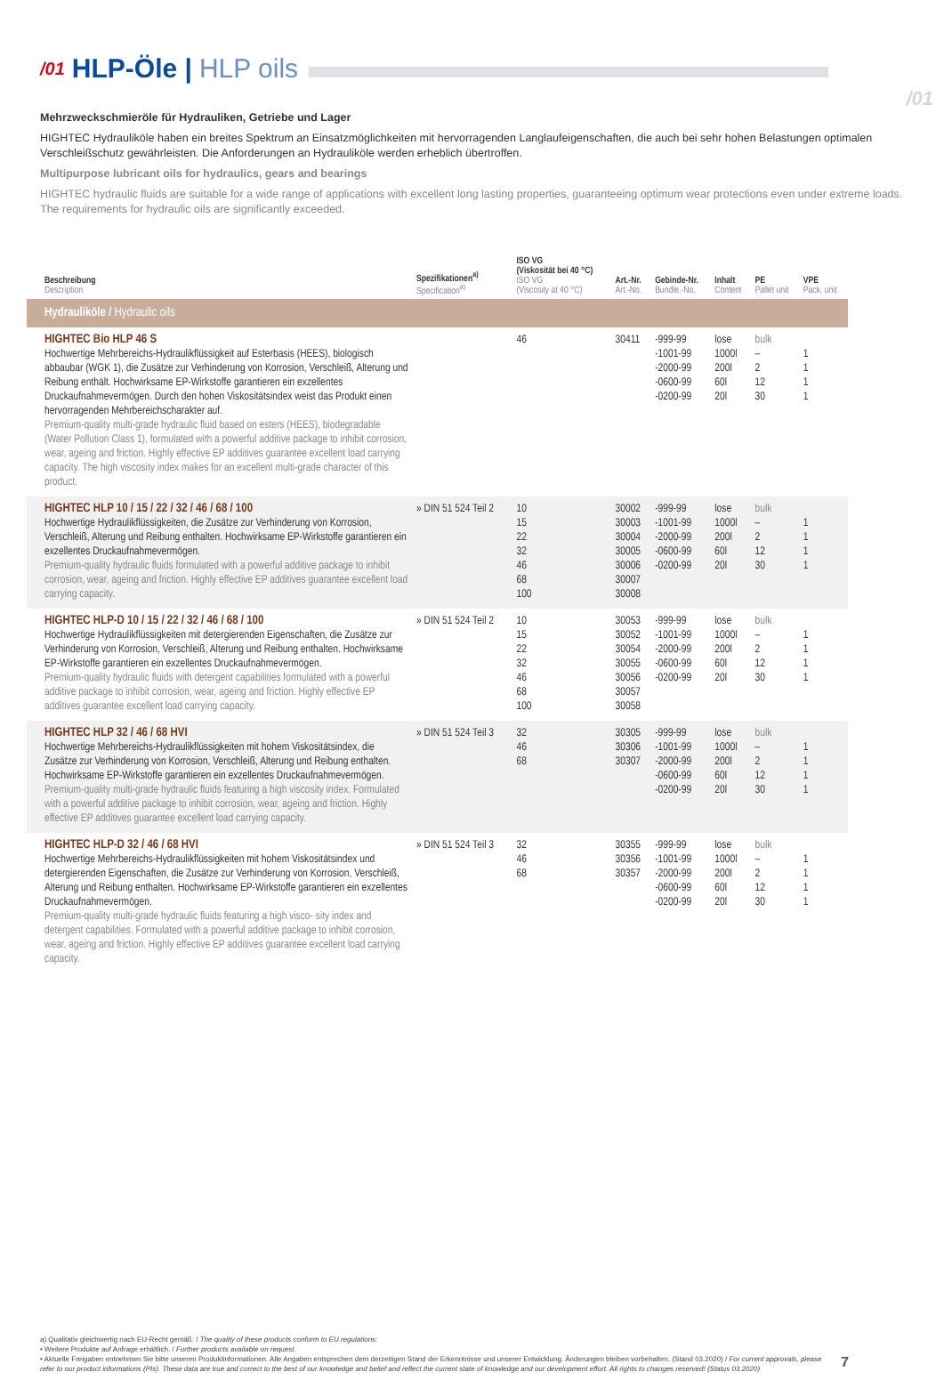/01
/01 HLP-Öle | HLP oils
Mehrzweckschmieröle für Hydrauliken, Getriebe und Lager
HIGHTEC Hydrauliköle haben ein breites Spektrum an Einsatzmöglichkeiten mit hervorragenden Langlaufeigenschaften, die auch bei sehr hohen Belastungen optimalen Verschleißschutz gewährleisten. Die Anforderungen an Hydrauliköle werden erheblich übertroffen.
Multipurpose lubricant oils for hydraulics, gears and bearings
HIGHTEC hydraulic fluids are suitable for a wide range of applications with excellent long lasting properties, guaranteeing optimum wear protections even under extreme loads. The requirements for hydraulic oils are significantly exceeded.
| Beschreibung Description | Spezifikationen<sup>a)</sup> Specification<sup>a)</sup> | ISO VG (Viskosität bei 40 °C) ISO VG (Viscosity at 40 °C) | Art.-Nr. Art.-No. | Gebinde-Nr. Bundle.-No. | Inhalt Content | PE Pallet unit | VPE Pack. unit |
| --- | --- | --- | --- | --- | --- | --- | --- |
| Hydrauliköle / Hydraulic oils | | | | | | | |
| HIGHTEC Bio HLP 46 S Hochwertige Mehrbereichs-Hydraulikflüssigkeit auf Esterbasis (HEES), biologisch abbaubar (WGK 1), die Zusätze zur Verhinderung von Korrosion, Verschleiß, Alterung und Reibung enthält. Hochwirksame EP-Wirkstoffe garantieren ein exzellentes Druckaufnahmevermögen. Durch den hohen Viskositätsindex weist das Produkt einen hervorragenden Mehrbereichscharakter auf. Premium-quality multi-grade hydraulic fluid based on esters (HEES), biodegradable (Water Pollution Class 1), formulated with a powerful additive package to inhibit corrosion, wear, ageing and friction. Highly effective EP additives guarantee excellent load carrying capacity. The high viscosity index makes for an excellent multi-grade character of this product. | | 46 | 30411 | -999-99 -1001-99 -2000-99 -0600-99 -0200-99 | lose 1000l 200l 60l 20l | bulk – 2 12 30 | 1 1 1 1 |
| HIGHTEC HLP 10 / 15 / 22 / 32 / 46 / 68 / 100 Hochwertige Hydraulikflüssigkeiten, die Zusätze zur Verhinderung von Korrosion, Verschleiß, Alterung und Reibung enthalten. Hochwirksame EP-Wirkstoffe garantieren ein exzellentes Druckaufnahmevermögen. Premium-quality hydraulic fluids formulated with a powerful additive package to inhibit corrosion, wear, ageing and friction. Highly effective EP additives guarantee excellent load carrying capacity. | » DIN 51 524 Teil 2 | 10 15 22 32 46 68 100 | 30002 30003 30004 30005 30006 30007 30008 | -999-99 -1001-99 -2000-99 -0600-99 -0200-99 | lose 1000l 200l 60l 20l | bulk – 2 12 30 | 1 1 1 1 |
| HIGHTEC HLP-D 10 / 15 / 22 / 32 / 46 / 68 / 100 Hochwertige Hydraulikflüssigkeiten mit detergierenden Eigenschaften, die Zusätze zur Verhinderung von Korrosion, Verschleiß, Alterung und Reibung enthalten. Hochwirksame EP-Wirkstoffe garantieren ein exzellentes Druckaufnahmevermögen. Premium-quality hydraulic fluids with detergent capabilities formulated with a powerful additive package to inhibit corrosion, wear, ageing and friction. Highly effective EP additives guarantee excellent load carrying capacity. | » DIN 51 524 Teil 2 | 10 15 22 32 46 68 100 | 30053 30052 30054 30055 30056 30057 30058 | -999-99 -1001-99 -2000-99 -0600-99 -0200-99 | lose 1000l 200l 60l 20l | bulk – 2 12 30 | 1 1 1 1 |
| HIGHTEC HLP 32 / 46 / 68 HVI Hochwertige Mehrbereichs-Hydraulikflüssigkeiten mit hohem Viskositätsindex, die Zusätze zur Verhinderung von Korrosion, Verschleiß, Alterung und Reibung enthalten. Hochwirksame EP-Wirkstoffe garantieren ein exzellentes Druckaufnahmevermögen. Premium-quality multi-grade hydraulic fluids featuring a high viscosity index. Formulated with a powerful additive package to inhibit corrosion, wear, ageing and friction. Highly effective EP additives guarantee excellent load carrying capacity. | » DIN 51 524 Teil 3 | 32 46 68 | 30305 30306 30307 | -999-99 -1001-99 -2000-99 -0600-99 -0200-99 | lose 1000l 200l 60l 20l | bulk – 2 12 30 | 1 1 1 1 |
| HIGHTEC HLP-D 32 / 46 / 68 HVI Hochwertige Mehrbereichs-Hydraulikflüssigkeiten mit hohem Viskositätsindex und detergierenden Eigenschaften, die Zusätze zur Verhinderung von Korrosion, Verschleiß, Alterung und Reibung enthalten. Hochwirksame EP-Wirkstoffe garantieren ein exzellentes Druckaufnahmevermögen. Premium-quality multi-grade hydraulic fluids featuring a high visco- sity index and detergent capabilities. Formulated with a powerful additive package to inhibit corrosion, wear, ageing and friction. Highly effective EP additives guarantee excellent load carrying capacity. | » DIN 51 524 Teil 3 | 32 46 68 | 30355 30356 30357 | -999-99 -1001-99 -2000-99 -0600-99 -0200-99 | lose 1000l 200l 60l 20l | bulk – 2 12 30 | 1 1 1 1 |
a) Qualitativ gleichwertig nach EU-Recht gemäß: / The quality of these products conform to EU regulations:
• Weitere Produkte auf Anfrage erhältlich. / Further products available on request.
• Aktuelle Freigaben entnehmen Sie bitte unseren Produktinformationen. Alle Angaben entsprechen dem derzeitigen Stand der Erkenntnisse und unserer Entwicklung. Änderungen bleiben vorbehalten. (Stand 03.2020) / For current approvals, please refer to our product informations (PIs). These data are true and correct to the best of our knowledge and belief and reflect the current state of knowledge and our development effort. All rights to changes reserved! (Status 03.2020)
7